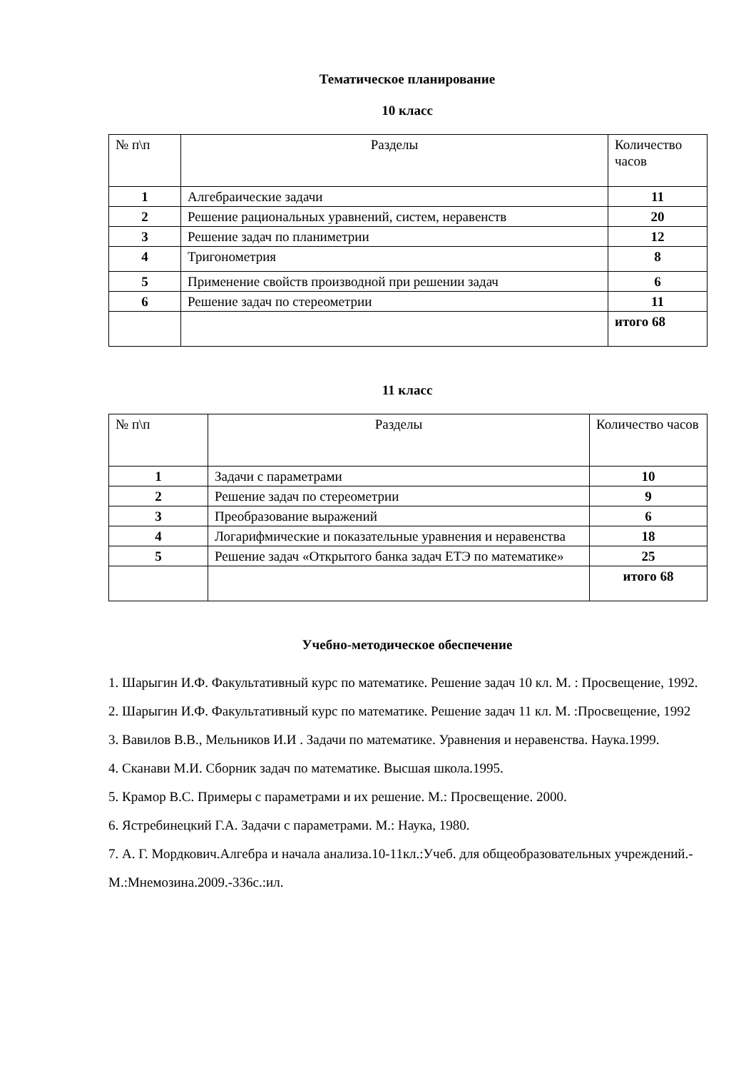Тематическое планирование
10 класс
| № п\п | Разделы | Количество часов |
| 1 | Алгебраические задачи | 11 |
| 2 | Решение рациональных уравнений, систем, неравенств | 20 |
| 3 | Решение задач по планиметрии | 12 |
| 4 | Тригонометрия | 8 |
| 5 | Применение свойств производной при решении задач | 6 |
| 6 | Решение задач по стереометрии | 11 |
| | | итого 68 |
11 класс
| № п\п | Разделы | Количество часов |
| 1 | Задачи с параметрами | 10 |
| 2 | Решение задач по стереометрии | 9 |
| 3 | Преобразование выражений | 6 |
| 4 | Логарифмические и показательные уравнения и неравенства | 18 |
| 5 | Решение задач «Открытого банка задач ЕТЭ по математике» | 25 |
| | | итого 68 |
Учебно-методическое обеспечение
1. Шарыгин И.Ф. Факультативный курс по математике. Решение задач 10 кл. М. : Просвещение, 1992.
2. Шарыгин И.Ф. Факультативный курс по математике. Решение задач 11 кл. М. :Просвещение, 1992
3. Вавилов В.В., Мельников И.И . Задачи по математике. Уравнения и неравенства. Наука.1999.
4. Сканави М.И. Сборник задач по математике. Высшая школа.1995.
5. Крамор В.С. Примеры с параметрами и их решение. М.: Просвещение. 2000.
6. Ястребинецкий Г.А. Задачи с параметрами. М.: Наука, 1980.
7. А. Г. Мордкович.Алгебра и начала анализа.10-11кл.:Учеб. для общеобразовательных учреждений.-М.:Мнемозина.2009.-336с.:ил.